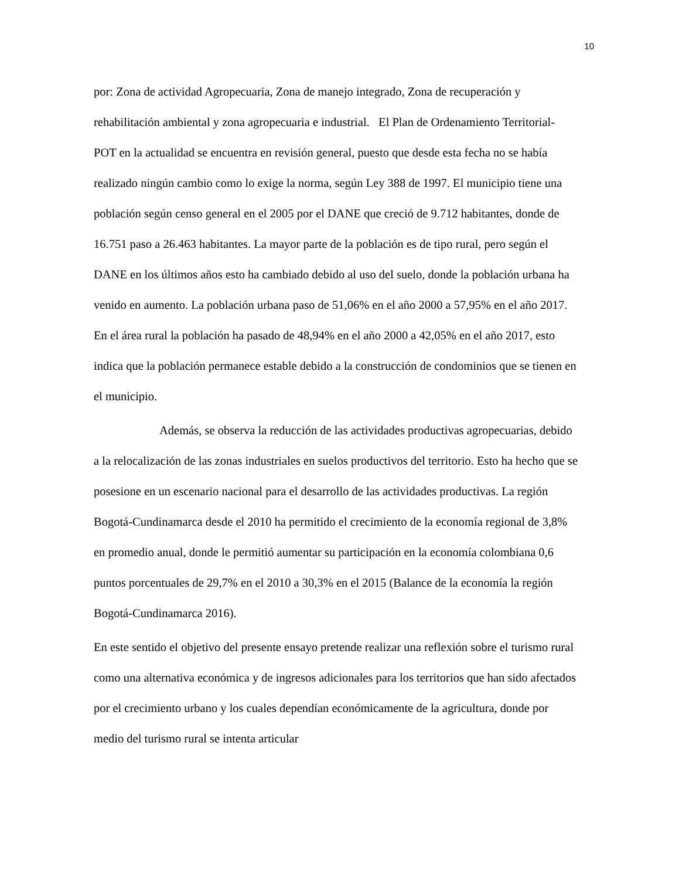10
por: Zona de actividad Agropecuaria, Zona de manejo integrado, Zona de recuperación y rehabilitación ambiental y zona agropecuaria e industrial. El Plan de Ordenamiento Territorial- POT en la actualidad se encuentra en revisión general, puesto que desde esta fecha no se había realizado ningún cambio como lo exige la norma, según Ley 388 de 1997. El municipio tiene una población según censo general en el 2005 por el DANE que creció de 9.712 habitantes, donde de 16.751 paso a 26.463 habitantes. La mayor parte de la población es de tipo rural, pero según el DANE en los últimos años esto ha cambiado debido al uso del suelo, donde la población urbana ha venido en aumento. La población urbana paso de 51,06% en el año 2000 a 57,95% en el año 2017. En el área rural la población ha pasado de 48,94% en el año 2000 a 42,05% en el año 2017, esto indica que la población permanece estable debido a la construcción de condominios que se tienen en el municipio.
Además, se observa la reducción de las actividades productivas agropecuarias, debido a la relocalización de las zonas industriales en suelos productivos del territorio. Esto ha hecho que se posesione en un escenario nacional para el desarrollo de las actividades productivas. La región Bogotá-Cundinamarca desde el 2010 ha permitido el crecimiento de la economía regional de 3,8% en promedio anual, donde le permitió aumentar su participación en la economía colombiana 0,6 puntos porcentuales de 29,7% en el 2010 a 30,3% en el 2015 (Balance de la economía la región Bogotá-Cundinamarca 2016).
En este sentido el objetivo del presente ensayo pretende realizar una reflexión sobre el turismo rural como una alternativa económica y de ingresos adicionales para los territorios que han sido afectados por el crecimiento urbano y los cuales dependían económicamente de la agricultura, donde por medio del turismo rural se intenta articular